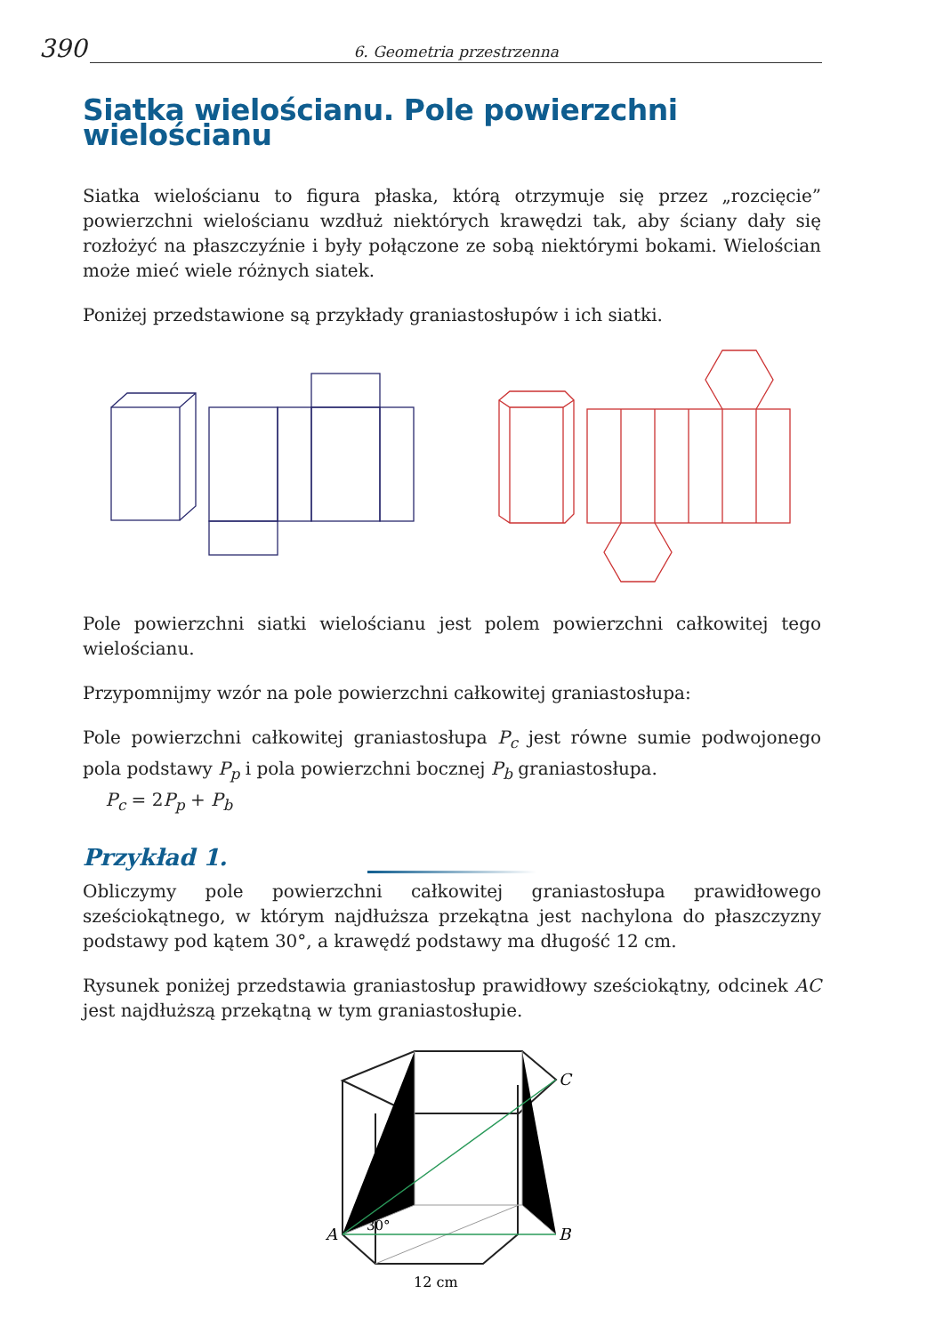390 6. Geometria przestrzenna
Siatka wielościanu. Pole powierzchni wielościanu
Siatka wielościanu to figura płaska, którą otrzymuje się przez „rozcięcie” powierzchni wielościanu wzdłuż niektórych krawędzi tak, aby ściany dały się rozłożyć na płaszczyźnie i były połączone ze sobą niektórymi bokami. Wielościan może mieć wiele różnych siatek.
Poniżej przedstawione są przykłady graniastosłupów i ich siatki.
Pole powierzchni siatki wielościanu jest polem powierzchni całkowitej tego wielościanu.
Przypomnijmy wzór na pole powierzchni całkowitej graniastosłupa:
Pole powierzchni całkowitej graniastosłupa P<sub>c</sub> jest równe sumie podwojonego pola podstawy P<sub>p</sub> i pola powierzchni bocznej P<sub>b</sub> graniastosłupa.
P<sub>c</sub> = 2P<sub>p</sub> + P<sub>b</sub>
Przykład 1.
Obliczymy pole powierzchni całkowitej graniastosłupa prawidłowego sześciokątnego, w którym najdłuższa przekątna jest nachylona do płaszczyzny podstawy pod kątem 30°, a krawędź podstawy ma długość 12 cm.
Rysunek poniżej przedstawia graniastosłup prawidłowy sześciokątny, odcinek AC jest najdłuższą przekątną w tym graniastosłupie.
A
B
C
30°
12 cm